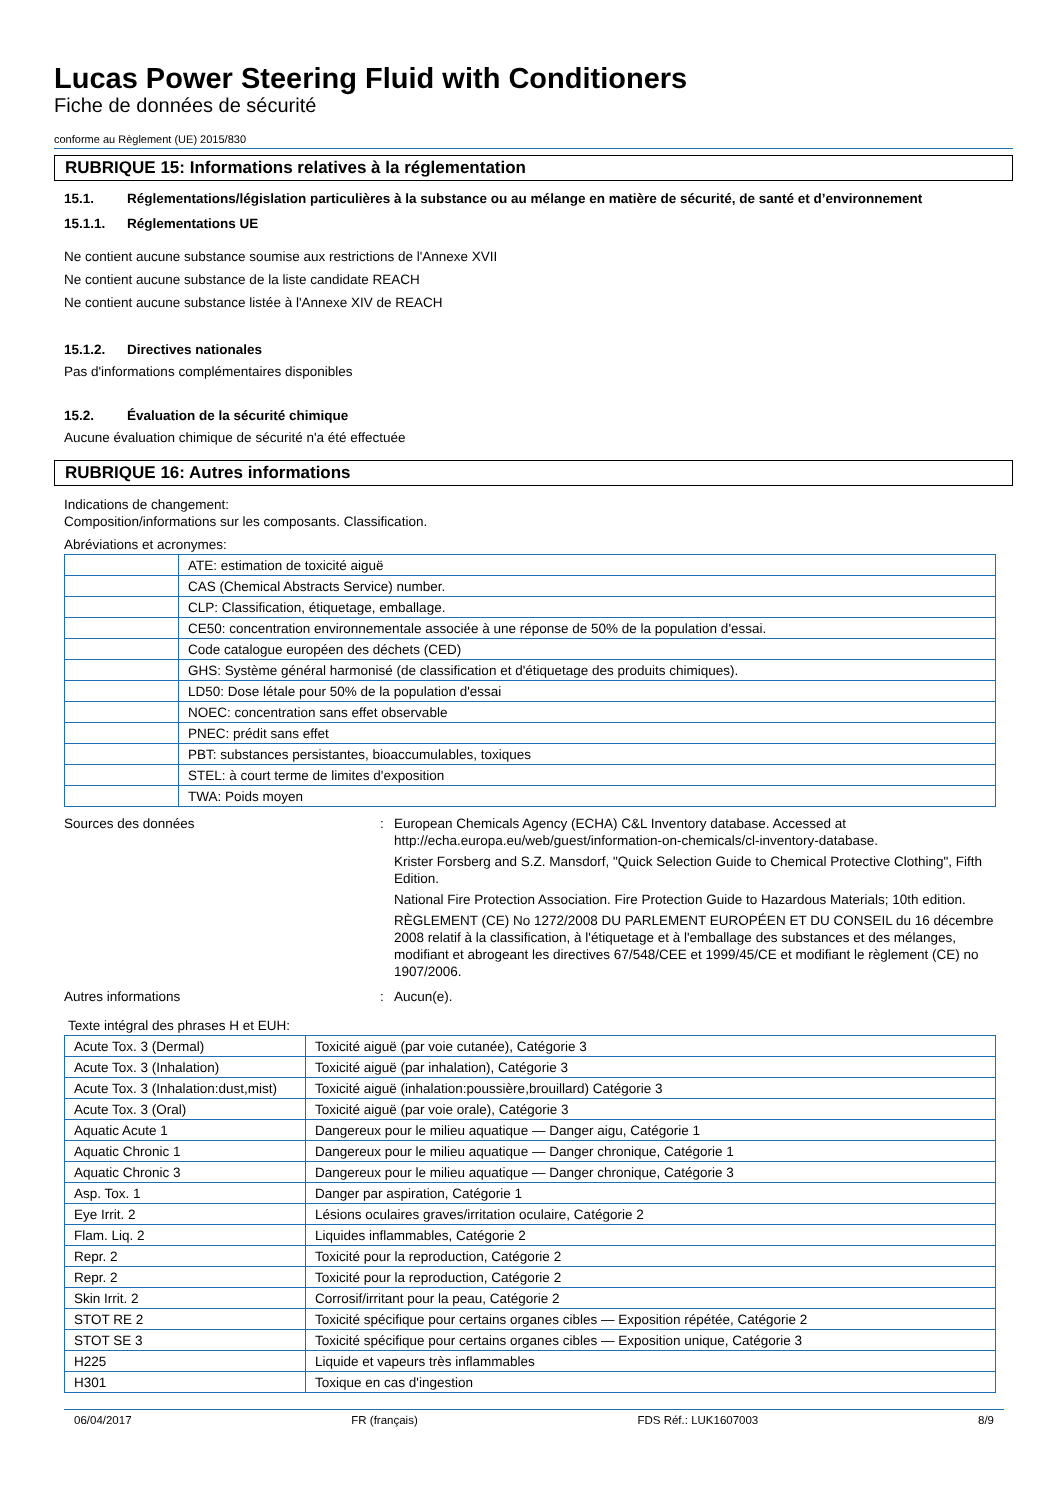Lucas Power Steering Fluid with Conditioners
Fiche de données de sécurité
conforme au Règlement (UE) 2015/830
RUBRIQUE 15: Informations relatives à la réglementation
15.1. Réglementations/législation particulières à la substance ou au mélange en matière de sécurité, de santé et d’environnement
15.1.1. Réglementations UE
Ne contient aucune substance soumise aux restrictions de l'Annexe XVII
Ne contient aucune substance de la liste candidate REACH
Ne contient aucune substance listée à l'Annexe XIV de REACH
15.1.2. Directives nationales
Pas d'informations complémentaires disponibles
15.2. Évaluation de la sécurité chimique
Aucune évaluation chimique de sécurité n'a été effectuée
RUBRIQUE 16: Autres informations
Indications de changement:
Composition/informations sur les composants. Classification.
Abréviations et acronymes:
| | ATE: estimation de toxicité aiguë |
| | CAS (Chemical Abstracts Service) number. |
| | CLP: Classification, étiquetage, emballage. |
| | CE50: concentration environnementale associée à une réponse de 50% de la population d'essai. |
| | Code catalogue européen des déchets (CED) |
| | GHS: Système général harmonisé (de classification et d'étiquetage des produits chimiques). |
| | LD50: Dose létale pour 50% de la population d'essai |
| | NOEC: concentration sans effet observable |
| | PNEC: prédit sans effet |
| | PBT: substances persistantes, bioaccumulables, toxiques |
| | STEL: à court terme de limites d'exposition |
| | TWA: Poids moyen |
Sources des données : European Chemicals Agency (ECHA) C&L Inventory database. Accessed at http://echa.europa.eu/web/guest/information-on-chemicals/cl-inventory-database.
Krister Forsberg and S.Z. Mansdorf, "Quick Selection Guide to Chemical Protective Clothing", Fifth Edition.
National Fire Protection Association. Fire Protection Guide to Hazardous Materials; 10th edition.
RÈGLEMENT (CE) No 1272/2008 DU PARLEMENT EUROPÉEN ET DU CONSEIL du 16 décembre 2008 relatif à la classification, à l'étiquetage et à l'emballage des substances et des mélanges, modifiant et abrogeant les directives 67/548/CEE et 1999/45/CE et modifiant le règlement (CE) no 1907/2006.
Autres informations : Aucun(e).
Texte intégral des phrases H et EUH:
| Acute Tox. 3 (Dermal) | Toxicité aiguë (par voie cutanée), Catégorie 3 |
| Acute Tox. 3 (Inhalation) | Toxicité aiguë (par inhalation), Catégorie 3 |
| Acute Tox. 3 (Inhalation:dust,mist) | Toxicité aiguë (inhalation:poussière,brouillard) Catégorie 3 |
| Acute Tox. 3 (Oral) | Toxicité aiguë (par voie orale), Catégorie 3 |
| Aquatic Acute 1 | Dangereux pour le milieu aquatique — Danger aigu, Catégorie 1 |
| Aquatic Chronic 1 | Dangereux pour le milieu aquatique — Danger chronique, Catégorie 1 |
| Aquatic Chronic 3 | Dangereux pour le milieu aquatique — Danger chronique, Catégorie 3 |
| Asp. Tox. 1 | Danger par aspiration, Catégorie 1 |
| Eye Irrit. 2 | Lésions oculaires graves/irritation oculaire, Catégorie 2 |
| Flam. Liq. 2 | Liquides inflammables, Catégorie 2 |
| Repr. 2 | Toxicité pour la reproduction, Catégorie 2 |
| Repr. 2 | Toxicité pour la reproduction, Catégorie 2 |
| Skin Irrit. 2 | Corrosif/irritant pour la peau, Catégorie 2 |
| STOT RE 2 | Toxicité spécifique pour certains organes cibles — Exposition répétée, Catégorie 2 |
| STOT SE 3 | Toxicité spécifique pour certains organes cibles — Exposition unique, Catégorie 3 |
| H225 | Liquide et vapeurs très inflammables |
| H301 | Toxique en cas d'ingestion |
06/04/2017 FR (français) FDS Réf.: LUK1607003 8/9